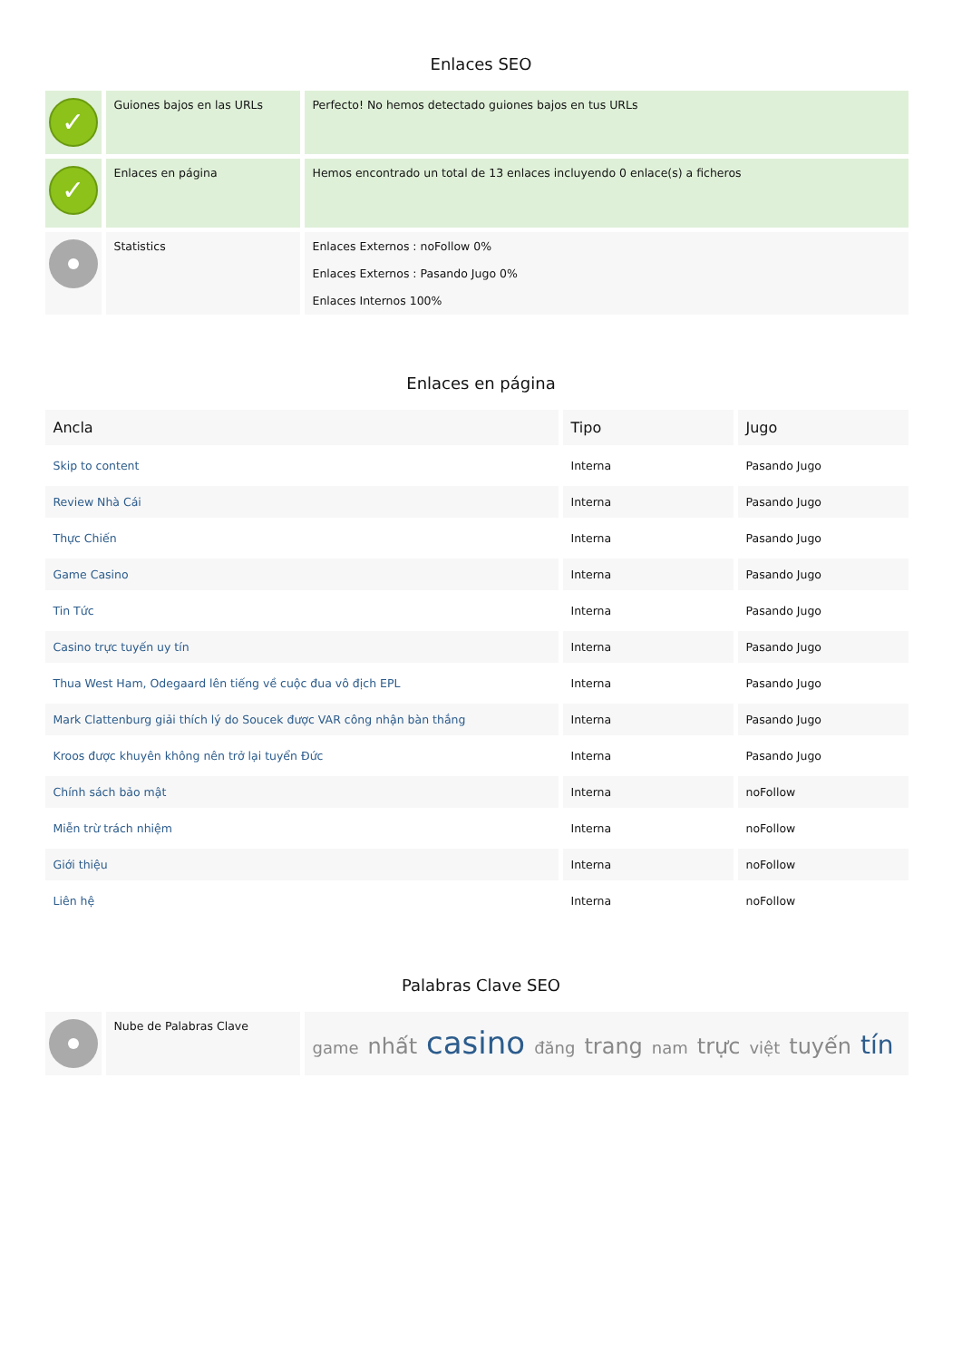Enlaces SEO
| ✓ | Guiones bajos en las URLs | Perfecto! No hemos detectado guiones bajos en tus URLs |
| ✓ | Enlaces en página | Hemos encontrado un total de 13 enlaces incluyendo 0 enlace(s) a ficheros |
| | Statistics | Enlaces Externos : noFollow 0% Enlaces Externos : Pasando Jugo 0% Enlaces Internos 100% |
Enlaces en página
| Ancla | Tipo | Jugo |
| --- | --- | --- |
| Skip to content | Interna | Pasando Jugo |
| Review Nhà Cái | Interna | Pasando Jugo |
| Thực Chiến | Interna | Pasando Jugo |
| Game Casino | Interna | Pasando Jugo |
| Tin Tức | Interna | Pasando Jugo |
| Casino trực tuyến uy tín | Interna | Pasando Jugo |
| Thua West Ham, Odegaard lên tiếng về cuộc đua vô địch EPL | Interna | Pasando Jugo |
| Mark Clattenburg giải thích lý do Soucek được VAR công nhận bàn thắng | Interna | Pasando Jugo |
| Kroos được khuyên không nên trở lại tuyển Đức | Interna | Pasando Jugo |
| Chính sách bảo mật | Interna | noFollow |
| Miễn trừ trách nhiệm | Interna | noFollow |
| Giới thiệu | Interna | noFollow |
| Liên hệ | Interna | noFollow |
Palabras Clave SEO
| | Nube de Palabras Clave | game nhất casino đăng trang nam trực việt tuyến tín |